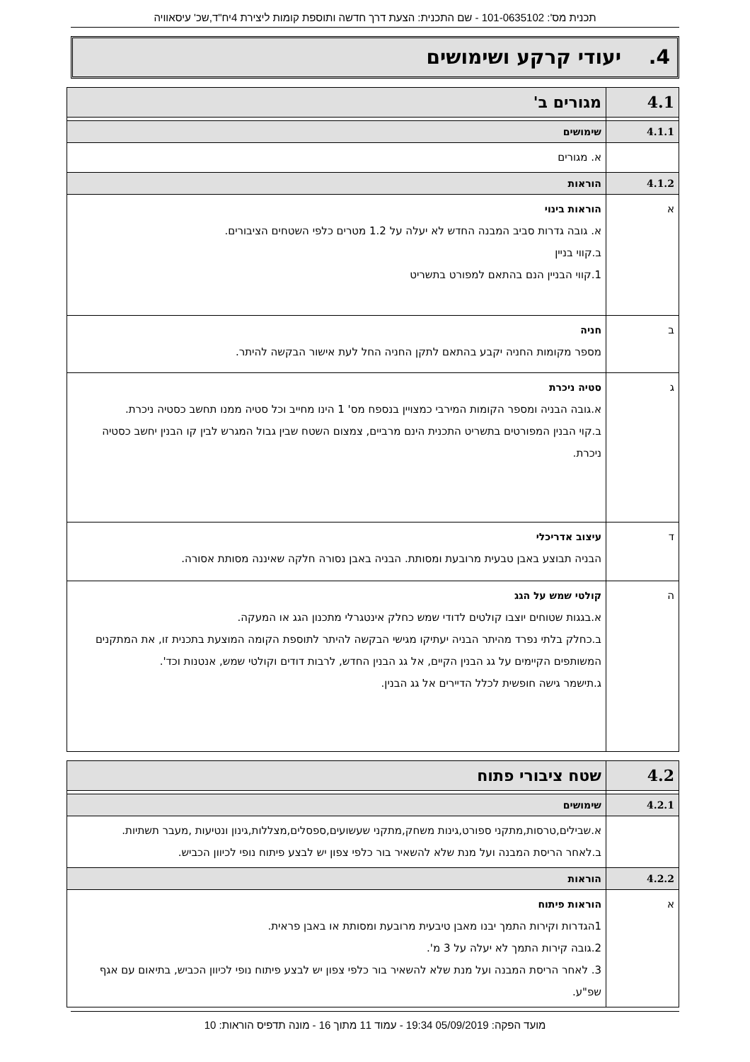תכנית מס': 101-0635102 - שם התכנית: הצעת דרך חדשה ותוספת קומות ליצירת 4יח"ד,שכ' עיסאוויה
4. יעודי קרקע ושימושים
| 4.1 | מגורים ב' |
| 4.1.1 | שימושים |
| | א. מגורים |
| 4.1.2 | הוראות |
| א | הוראות בינוי א. גובה גדרות סביב המבנה החדש לא יעלה על 1.2 מטרים כלפי השטחים הציבורים. ב.קווי בניין 1.קווי הבניין הנם בהתאם למפורט בתשריט |
| ב | חניה מספר מקומות החניה יקבע בהתאם לתקן החניה החל לעת אישור הבקשה להיתר. |
| ג | סטיה ניכרת א.גובה הבניה ומספר הקומות המירבי כמצויין בנספח מס' 1 הינו מחייב וכל סטיה ממנו תחשב כסטיה ניכרת. ב.קוי הבנין המפורטים בתשריט התכנית הינם מרביים, צמצום השטח שבין גבול המגרש לבין קו הבנין יחשב כסטיה ניכרת. |
| ד | עיצוב אדריכלי הבניה תבוצע באבן טבעית מרובעת ומסותת. הבניה באבן נסורה חלקה שאיננה מסותת אסורה. |
| ה | קולטי שמש על הגג א.בגגות שטוחים יוצבו קולטים לדודי שמש כחלק אינטגרלי מתכנון הגג או המעקה. ב.כחלק בלתי נפרד מהיתר הבניה יעתיקו מגישי הבקשה להיתר לתוספת הקומה המוצעת בתכנית זו, את המתקנים המשותפים הקיימים על גג הבנין הקיים, אל גג הבנין החדש, לרבות דודים וקולטי שמש, אנטנות וכד'. ג.תישמר גישה חופשית לכלל הדיירים אל גג הבנין. |
| 4.2 | שטח ציבורי פתוח |
| 4.2.1 | שימושים |
| | א.שבילים,טרסות,מתקני ספורט,גינות משחק,מתקני שעשועים,ספסלים,מצללות,גינון ונטיעות ,מעבר תשתיות. ב.לאחר הריסת המבנה ועל מנת שלא להשאיר בור כלפי צפון יש לבצע פיתוח נופי לכיוון הכביש. |
| 4.2.2 | הוראות |
| א | הוראות פיתוח 1הגדרות וקירות התמך יבנו מאבן טיבעית מרובעת ומסותת או באבן פראית. 2.גובה קירות התמך לא יעלה על 3 מ'. 3. לאחר הריסת המבנה ועל מנת שלא להשאיר בור כלפי צפון יש לבצע פיתוח נופי לכיוון הכביש, בתיאום עם אגף שפ"ע. |
מועד הפקה: 05/09/2019 19:34 - עמוד 11 מתוך 16 - מונה תדפיס הוראות: 10